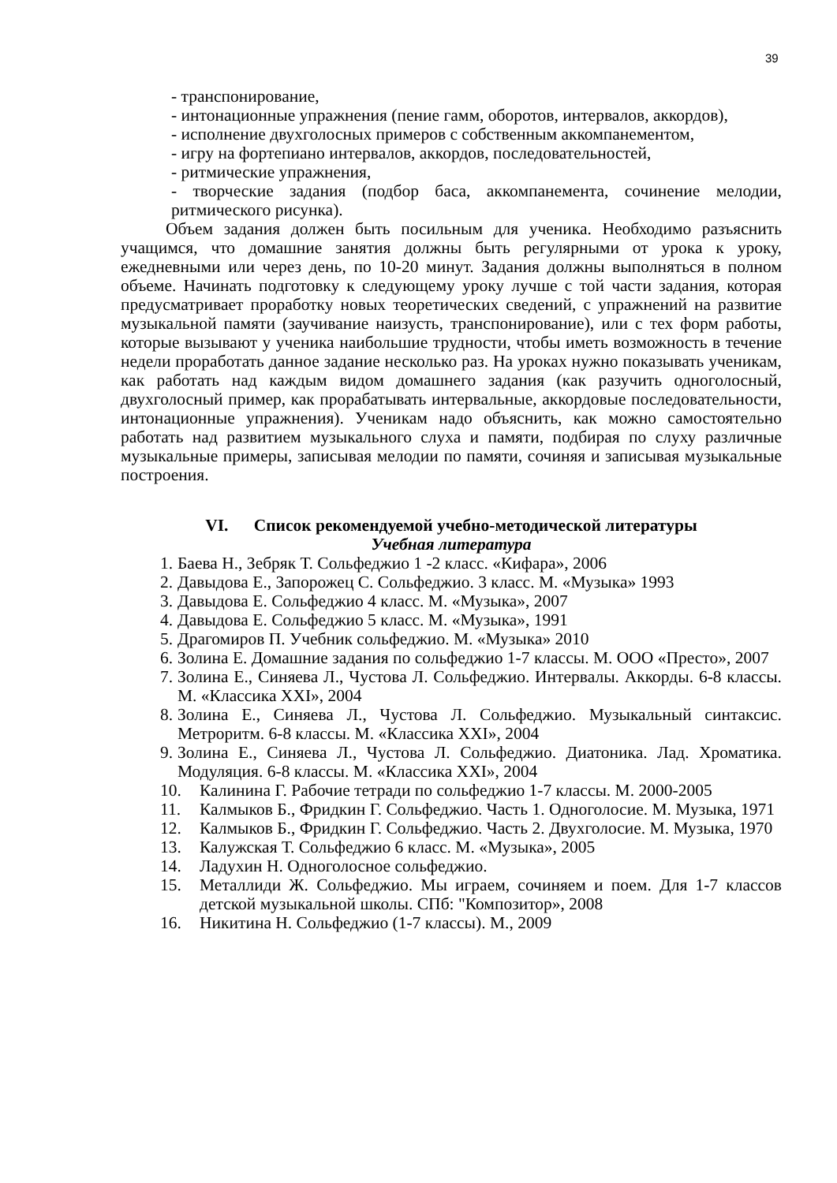39
- транспонирование,
- интонационные упражнения (пение гамм, оборотов, интервалов, аккордов),
- исполнение двухголосных примеров с собственным аккомпанементом,
- игру на фортепиано интервалов, аккордов, последовательностей,
- ритмические упражнения,
- творческие задания (подбор баса, аккомпанемента, сочинение мелодии, ритмического рисунка).
Объем задания должен быть посильным для ученика. Необходимо разъяснить учащимся, что домашние занятия должны быть регулярными от урока к уроку, ежедневными или через день, по 10-20 минут. Задания должны выполняться в полном объеме. Начинать подготовку к следующему уроку лучше с той части задания, которая предусматривает проработку новых теоретических сведений, с упражнений на развитие музыкальной памяти (заучивание наизусть, транспонирование), или с тех форм работы, которые вызывают у ученика наибольшие трудности, чтобы иметь возможность в течение недели проработать данное задание несколько раз. На уроках нужно показывать ученикам, как работать над каждым видом домашнего задания (как разучить одноголосный, двухголосный пример, как прорабатывать интервальные, аккордовые последовательности, интонационные упражнения). Ученикам надо объяснить, как можно самостоятельно работать над развитием музыкального слуха и памяти, подбирая по слуху различные музыкальные примеры, записывая мелодии по памяти, сочиняя и записывая музыкальные построения.
VI. Список рекомендуемой учебно-методической литературы
Учебная литература
1. Баева Н., Зебряк Т. Сольфеджио 1 -2 класс. «Кифара», 2006
2. Давыдова Е., Запорожец С. Сольфеджио. 3 класс. М. «Музыка» 1993
3. Давыдова Е. Сольфеджио 4 класс. М. «Музыка», 2007
4. Давыдова Е. Сольфеджио 5 класс. М. «Музыка», 1991
5. Драгомиров П. Учебник сольфеджио. М. «Музыка» 2010
6. Золина Е. Домашние задания по сольфеджио 1-7 классы. М. ООО «Престо», 2007
7. Золина Е., Синяева Л., Чустова Л. Сольфеджио. Интервалы. Аккорды. 6-8 классы. М. «Классика XXI», 2004
8. Золина Е., Синяева Л., Чустова Л. Сольфеджио. Музыкальный синтаксис. Метроритм. 6-8 классы. М. «Классика XXI», 2004
9. Золина Е., Синяева Л., Чустова Л. Сольфеджио. Диатоника. Лад. Хроматика. Модуляция. 6-8 классы. М. «Классика XXI», 2004
10. Калинина Г. Рабочие тетради по сольфеджио 1-7 классы. М. 2000-2005
11. Калмыков Б., Фридкин Г. Сольфеджио. Часть 1. Одноголосие. М. Музыка, 1971
12. Калмыков Б., Фридкин Г. Сольфеджио. Часть 2. Двухголосие. М. Музыка, 1970
13. Калужская Т. Сольфеджио 6 класс. М. «Музыка», 2005
14. Ладухин Н. Одноголосное сольфеджио.
15. Металлиди Ж. Сольфеджио. Мы играем, сочиняем и поем. Для 1-7 классов детской музыкальной школы. СПб: "Композитор», 2008
16. Никитина Н. Сольфеджио (1-7 классы). М., 2009